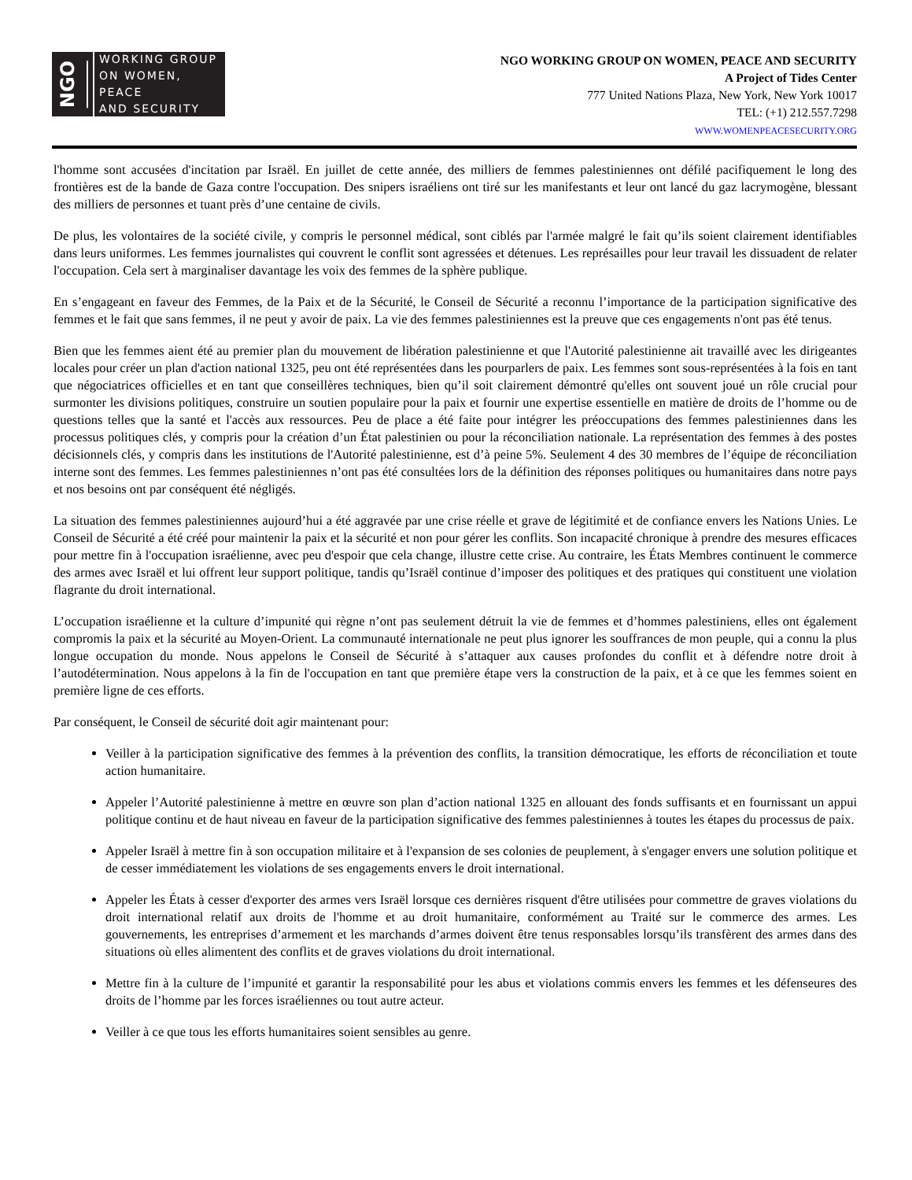NGO WORKING GROUP
ON WOMEN, PEACE
AND SECURITY
NGO WORKING GROUP ON WOMEN, PEACE AND SECURITY
A Project of Tides Center
777 United Nations Plaza, New York, New York 10017
TEL: (+1) 212.557.7298
WWW.WOMENPEACESECURITY.ORG
l'homme sont accusées d'incitation par Israël. En juillet de cette année, des milliers de femmes palestiniennes ont défilé pacifiquement le long des frontières est de la bande de Gaza contre l'occupation. Des snipers israéliens ont tiré sur les manifestants et leur ont lancé du gaz lacrymogène, blessant des milliers de personnes et tuant près d’une centaine de civils.
De plus, les volontaires de la société civile, y compris le personnel médical, sont ciblés par l'armée malgré le fait qu’ils soient clairement identifiables dans leurs uniformes. Les femmes journalistes qui couvrent le conflit sont agressées et détenues. Les représailles pour leur travail les dissuadent de relater l'occupation. Cela sert à marginaliser davantage les voix des femmes de la sphère publique.
En s’engageant en faveur des Femmes, de la Paix et de la Sécurité, le Conseil de Sécurité a reconnu l’importance de la participation significative des femmes et le fait que sans femmes, il ne peut y avoir de paix. La vie des femmes palestiniennes est la preuve que ces engagements n'ont pas été tenus.
Bien que les femmes aient été au premier plan du mouvement de libération palestinienne et que l'Autorité palestinienne ait travaillé avec les dirigeantes locales pour créer un plan d'action national 1325, peu ont été représentées dans les pourparlers de paix. Les femmes sont sous-représentées à la fois en tant que négociatrices officielles et en tant que conseillères techniques, bien qu’il soit clairement démontré qu'elles ont souvent joué un rôle crucial pour surmonter les divisions politiques, construire un soutien populaire pour la paix et fournir une expertise essentielle en matière de droits de l’homme ou de questions telles que la santé et l'accès aux ressources. Peu de place a été faite pour intégrer les préoccupations des femmes palestiniennes dans les processus politiques clés, y compris pour la création d’un État palestinien ou pour la réconciliation nationale. La représentation des femmes à des postes décisionnels clés, y compris dans les institutions de l'Autorité palestinienne, est d’à peine 5%. Seulement 4 des 30 membres de l’équipe de réconciliation interne sont des femmes. Les femmes palestiniennes n’ont pas été consultées lors de la définition des réponses politiques ou humanitaires dans notre pays et nos besoins ont par conséquent été négligés.
La situation des femmes palestiniennes aujourd’hui a été aggravée par une crise réelle et grave de légitimité et de confiance envers les Nations Unies. Le Conseil de Sécurité a été créé pour maintenir la paix et la sécurité et non pour gérer les conflits. Son incapacité chronique à prendre des mesures efficaces pour mettre fin à l'occupation israélienne, avec peu d'espoir que cela change, illustre cette crise. Au contraire, les États Membres continuent le commerce des armes avec Israël et lui offrent leur support politique, tandis qu’Israël continue d’imposer des politiques et des pratiques qui constituent une violation flagrante du droit international.
L’occupation israélienne et la culture d’impunité qui règne n’ont pas seulement détruit la vie de femmes et d’hommes palestiniens, elles ont également compromis la paix et la sécurité au Moyen-Orient. La communauté internationale ne peut plus ignorer les souffrances de mon peuple, qui a connu la plus longue occupation du monde. Nous appelons le Conseil de Sécurité à s’attaquer aux causes profondes du conflit et à défendre notre droit à l’autodétermination. Nous appelons à la fin de l'occupation en tant que première étape vers la construction de la paix, et à ce que les femmes soient en première ligne de ces efforts.
Par conséquent, le Conseil de sécurité doit agir maintenant pour:
Veiller à la participation significative des femmes à la prévention des conflits, la transition démocratique, les efforts de réconciliation et toute action humanitaire.
Appeler l’Autorité palestinienne à mettre en œuvre son plan d’action national 1325 en allouant des fonds suffisants et en fournissant un appui politique continu et de haut niveau en faveur de la participation significative des femmes palestiniennes à toutes les étapes du processus de paix.
Appeler Israël à mettre fin à son occupation militaire et à l'expansion de ses colonies de peuplement, à s'engager envers une solution politique et de cesser immédiatement les violations de ses engagements envers le droit international.
Appeler les États à cesser d'exporter des armes vers Israël lorsque ces dernières risquent d'être utilisées pour commettre de graves violations du droit international relatif aux droits de l'homme et au droit humanitaire, conformément au Traité sur le commerce des armes. Les gouvernements, les entreprises d’armement et les marchands d’armes doivent être tenus responsables lorsqu’ils transfèrent des armes dans des situations où elles alimentent des conflits et de graves violations du droit international.
Mettre fin à la culture de l’impunité et garantir la responsabilité pour les abus et violations commis envers les femmes et les défenseures des droits de l’homme par les forces israéliennes ou tout autre acteur.
Veiller à ce que tous les efforts humanitaires soient sensibles au genre.